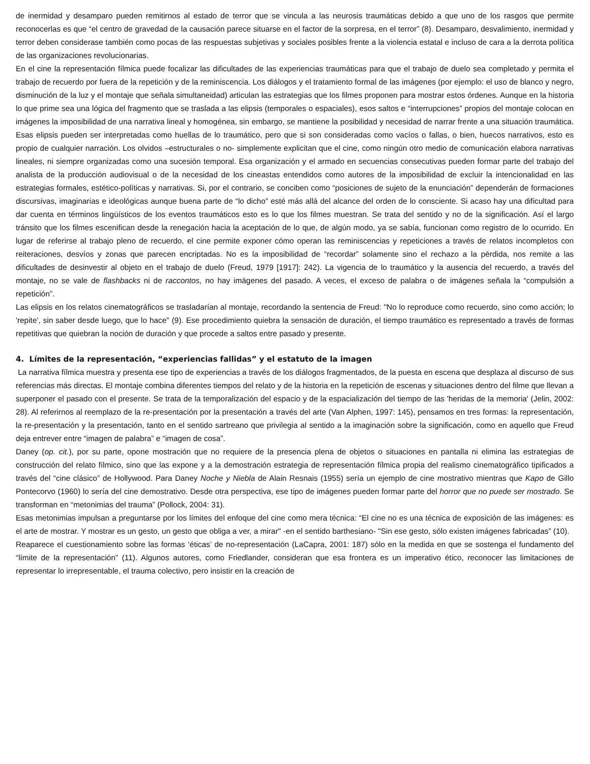de inermidad y desamparo pueden remitirnos al estado de terror que se vincula a las neurosis traumáticas debido a que uno de los rasgos que permite reconocerlas es que “el centro de gravedad de la causación parece situarse en el factor de la sorpresa, en el terror” (8). Desamparo, desvalimiento, inermidad y terror deben considerase también como pocas de las respuestas subjetivas y sociales posibles frente a la violencia estatal e incluso de cara a la derrota política de las organizaciones revolucionarias.
En el cine la representación fílmica puede focalizar las dificultades de las experiencias traumáticas para que el trabajo de duelo sea completado y permita el trabajo de recuerdo por fuera de la repetición y de la reminiscencia. Los diálogos y el tratamiento formal de las imágenes (por ejemplo: el uso de blanco y negro, disminución de la luz y el montaje que señala simultaneidad) articulan las estrategias que los filmes proponen para mostrar estos órdenes. Aunque en la historia lo que prime sea una lógica del fragmento que se traslada a las elipsis (temporales o espaciales), esos saltos e “interrupciones” propios del montaje colocan en imágenes la imposibilidad de una narrativa lineal y homogénea, sin embargo, se mantiene la posibilidad y necesidad de narrar frente a una situación traumática. Esas elipsis pueden ser interpretadas como huellas de lo traumático, pero que si son consideradas como vacíos o fallas, o bien, huecos narrativos, esto es propio de cualquier narración. Los olvidos –estructurales o no- simplemente explicitan que el cine, como ningún otro medio de comunicación elabora narrativas lineales, ni siempre organizadas como una sucesión temporal. Esa organización y el armado en secuencias consecutivas pueden formar parte del trabajo del analista de la producción audiovisual o de la necesidad de los cineastas entendidos como autores de la imposibilidad de excluir la intencionalidad en las estrategias formales, estético-políticas y narrativas. Si, por el contrario, se conciben como “posiciones de sujeto de la enunciación” dependerán de formaciones discursivas, imaginarias e ideológicas aunque buena parte de “lo dicho” esté más allá del alcance del orden de lo consciente. Si acaso hay una dificultad para dar cuenta en términos lingüísticos de los eventos traumáticos esto es lo que los filmes muestran. Se trata del sentido y no de la significación. Así el largo tránsito que los filmes escenifican desde la renegación hacia la aceptación de lo que, de algún modo, ya se sabía, funcionan como registro de lo ocurrido. En lugar de referirse al trabajo pleno de recuerdo, el cine permite exponer cómo operan las reminiscencias y repeticiones a través de relatos incompletos con reiteraciones, desvíos y zonas que parecen encriptadas. No es la imposibilidad de “recordar” solamente sino el rechazo a la pérdida, nos remite a las dificultades de desinvestir al objeto en el trabajo de duelo (Freud, 1979 [1917]: 242). La vigencia de lo traumático y la ausencia del recuerdo, a través del montaje, no se vale de flashbacks ni de raccontos, no hay imágenes del pasado. A veces, el exceso de palabra o de imágenes señala la “compulsión a repetición”.
Las elipsis en los relatos cinematográficos se trasladarían al montaje, recordando la sentencia de Freud: "No lo reproduce como recuerdo, sino como acción; lo 'repite', sin saber desde luego, que lo hace" (9). Ese procedimiento quiebra la sensación de duración, el tiempo traumático es representado a través de formas repetitivas que quiebran la noción de duración y que procede a saltos entre pasado y presente.
4. Límites de la representación, “experiencias fallidas” y el estatuto de la imagen
La narrativa fílmica muestra y presenta ese tipo de experiencias a través de los diálogos fragmentados, de la puesta en escena que desplaza al discurso de sus referencias más directas. El montaje combina diferentes tiempos del relato y de la historia en la repetición de escenas y situaciones dentro del filme que llevan a superponer el pasado con el presente. Se trata de la temporalización del espacio y de la espacialización del tiempo de las 'heridas de la memoria' (Jelin, 2002: 28). Al referirnos al reemplazo de la re-presentación por la presentación a través del arte (Van Alphen, 1997: 145), pensamos en tres formas: la representación, la re-presentación y la presentación, tanto en el sentido sartreano que privilegia al sentido a la imaginación sobre la significación, como en aquello que Freud deja entrever entre “imagen de palabra” e “imagen de cosa”.
Daney (op. cit.), por su parte, opone mostración que no requiere de la presencia plena de objetos o situaciones en pantalla ni elimina las estrategias de construcción del relato fílmico, sino que las expone y a la demostración estrategia de representación fílmica propia del realismo cinematográfico tipificados a través del “cine clásico” de Hollywood. Para Daney Noche y Niebla de Alain Resnais (1955) sería un ejemplo de cine mostrativo mientras que Kapo de Gillo Pontecorvo (1960) lo sería del cine demostrativo. Desde otra perspectiva, ese tipo de imágenes pueden formar parte del horror que no puede ser mostrado. Se transforman en “metonimias del trauma” (Pollock, 2004: 31).
Esas metonimias impulsan a preguntarse por los límites del enfoque del cine como mera técnica: “El cine no es una técnica de exposición de las imágenes: es el arte de mostrar. Y mostrar es un gesto, un gesto que obliga a ver, a mirar" -en el sentido barthesiano- "Sin ese gesto, sólo existen imágenes fabricadas” (10).
Reaparece el cuestionamiento sobre las formas ‘éticas’ de no-representación (LaCapra, 2001: 187) sólo en la medida en que se sostenga el fundamento del “límite de la representación” (11). Algunos autores, como Friedlander, consideran que esa frontera es un imperativo ético, reconocer las limitaciones de representar lo irrepresentable, el trauma colectivo, pero insistir en la creación de